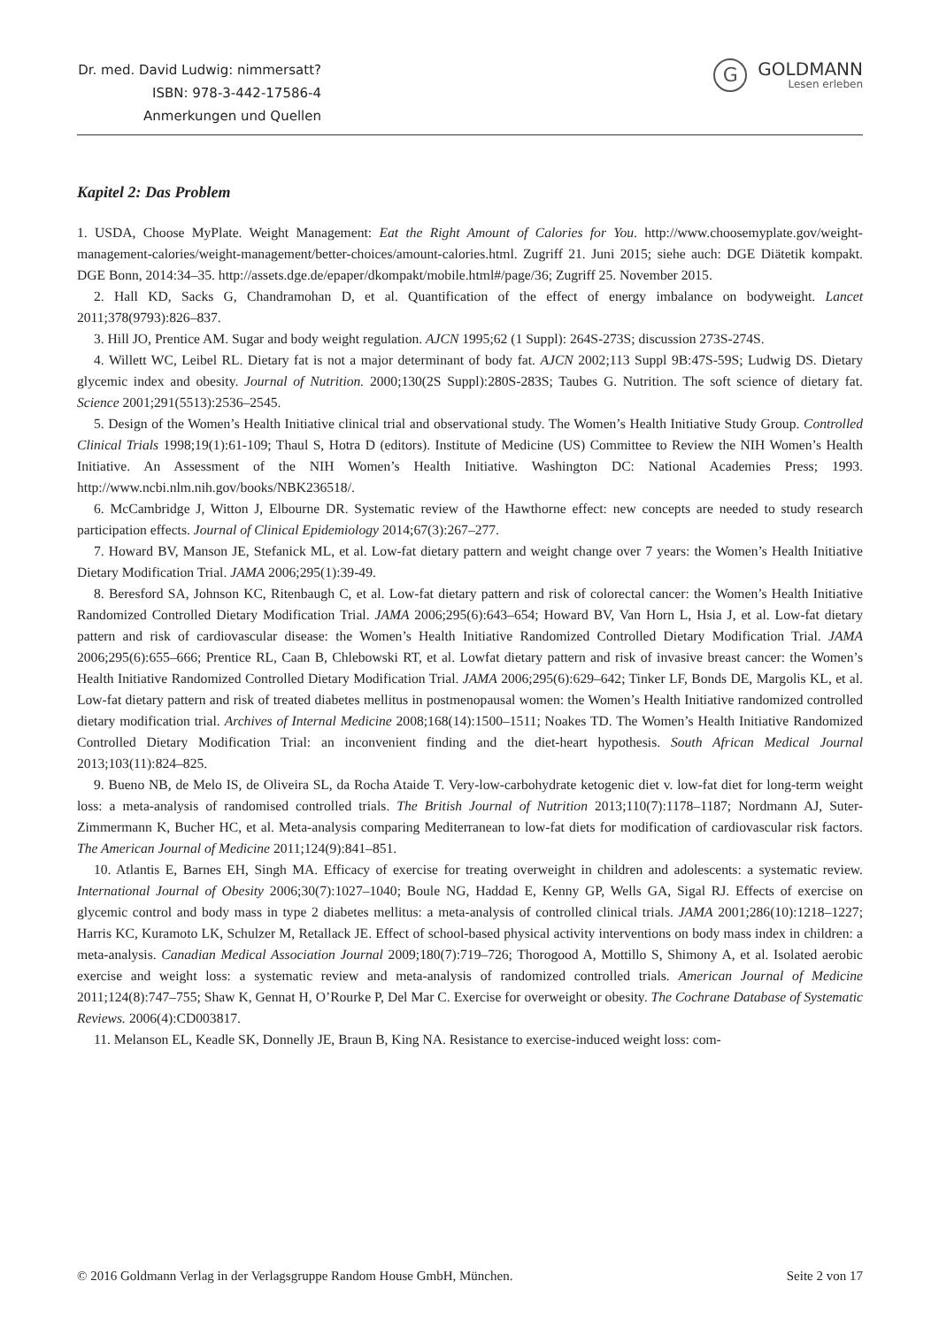Dr. med. David Ludwig: nimmersatt?
ISBN: 978-3-442-17586-4
Anmerkungen und Quellen
G
GOLDMANN
Lesen erleben
Kapitel 2: Das Problem
1. USDA, Choose MyPlate. Weight Management: Eat the Right Amount of Calories for You. http://www.choosemyplate.gov/weight-management-calories/weight-management/better-choices/amount-calories.html. Zugriff 21. Juni 2015; siehe auch: DGE Diätetik kompakt. DGE Bonn, 2014:34–35. http://assets.dge.de/epaper/dkompakt/mobile.html#/page/36; Zugriff 25. November 2015.
2. Hall KD, Sacks G, Chandramohan D, et al. Quantification of the effect of energy imbalance on bodyweight. Lancet 2011;378(9793):826–837.
3. Hill JO, Prentice AM. Sugar and body weight regulation. AJCN 1995;62 (1 Suppl): 264S-273S; discussion 273S-274S.
4. Willett WC, Leibel RL. Dietary fat is not a major determinant of body fat. AJCN 2002;113 Suppl 9B:47S-59S; Ludwig DS. Dietary glycemic index and obesity. Journal of Nutrition. 2000;130(2S Suppl):280S-283S; Taubes G. Nutrition. The soft science of dietary fat. Science 2001;291(5513):2536–2545.
5. Design of the Women’s Health Initiative clinical trial and observational study. The Women’s Health Initiative Study Group. Controlled Clinical Trials 1998;19(1):61-109; Thaul S, Hotra D (editors). Institute of Medicine (US) Committee to Review the NIH Women’s Health Initiative. An Assessment of the NIH Women’s Health Initiative. Washington DC: National Academies Press; 1993. http://www.ncbi.nlm.nih.gov/books/NBK236518/.
6. McCambridge J, Witton J, Elbourne DR. Systematic review of the Hawthorne effect: new concepts are needed to study research participation effects. Journal of Clinical Epidemiology 2014;67(3):267–277.
7. Howard BV, Manson JE, Stefanick ML, et al. Low-fat dietary pattern and weight change over 7 years: the Women’s Health Initiative Dietary Modification Trial. JAMA 2006;295(1):39-49.
8. Beresford SA, Johnson KC, Ritenbaugh C, et al. Low-fat dietary pattern and risk of colorectal cancer: the Women’s Health Initiative Randomized Controlled Dietary Modification Trial. JAMA 2006;295(6):643–654; Howard BV, Van Horn L, Hsia J, et al. Low-fat dietary pattern and risk of cardiovascular disease: the Women’s Health Initiative Randomized Controlled Dietary Modification Trial. JAMA 2006;295(6):655–666; Prentice RL, Caan B, Chlebowski RT, et al. Lowfat dietary pattern and risk of invasive breast cancer: the Women’s Health Initiative Randomized Controlled Dietary Modification Trial. JAMA 2006;295(6):629–642; Tinker LF, Bonds DE, Margolis KL, et al. Low-fat dietary pattern and risk of treated diabetes mellitus in postmenopausal women: the Women’s Health Initiative randomized controlled dietary modification trial. Archives of Internal Medicine 2008;168(14):1500–1511; Noakes TD. The Women’s Health Initiative Randomized Controlled Dietary Modification Trial: an inconvenient finding and the diet-heart hypothesis. South African Medical Journal 2013;103(11):824–825.
9. Bueno NB, de Melo IS, de Oliveira SL, da Rocha Ataide T. Very-low-carbohydrate ketogenic diet v. low-fat diet for long-term weight loss: a meta-analysis of randomised controlled trials. The British Journal of Nutrition 2013;110(7):1178–1187; Nordmann AJ, Suter-Zimmermann K, Bucher HC, et al. Meta-analysis comparing Mediterranean to low-fat diets for modification of cardiovascular risk factors. The American Journal of Medicine 2011;124(9):841–851.
10. Atlantis E, Barnes EH, Singh MA. Efficacy of exercise for treating overweight in children and adolescents: a systematic review. International Journal of Obesity 2006;30(7):1027–1040; Boule NG, Haddad E, Kenny GP, Wells GA, Sigal RJ. Effects of exercise on glycemic control and body mass in type 2 diabetes mellitus: a meta-analysis of controlled clinical trials. JAMA 2001;286(10):1218–1227; Harris KC, Kuramoto LK, Schulzer M, Retallack JE. Effect of school-based physical activity interventions on body mass index in children: a meta-analysis. Canadian Medical Association Journal 2009;180(7):719–726; Thorogood A, Mottillo S, Shimony A, et al. Isolated aerobic exercise and weight loss: a systematic review and meta-analysis of randomized controlled trials. American Journal of Medicine 2011;124(8):747–755; Shaw K, Gennat H, O’Rourke P, Del Mar C. Exercise for overweight or obesity. The Cochrane Database of Systematic Reviews. 2006(4):CD003817.
11. Melanson EL, Keadle SK, Donnelly JE, Braun B, King NA. Resistance to exercise-induced weight loss: com-
© 2016 Goldmann Verlag in der Verlagsgruppe Random House GmbH, München. Seite 2 von 17